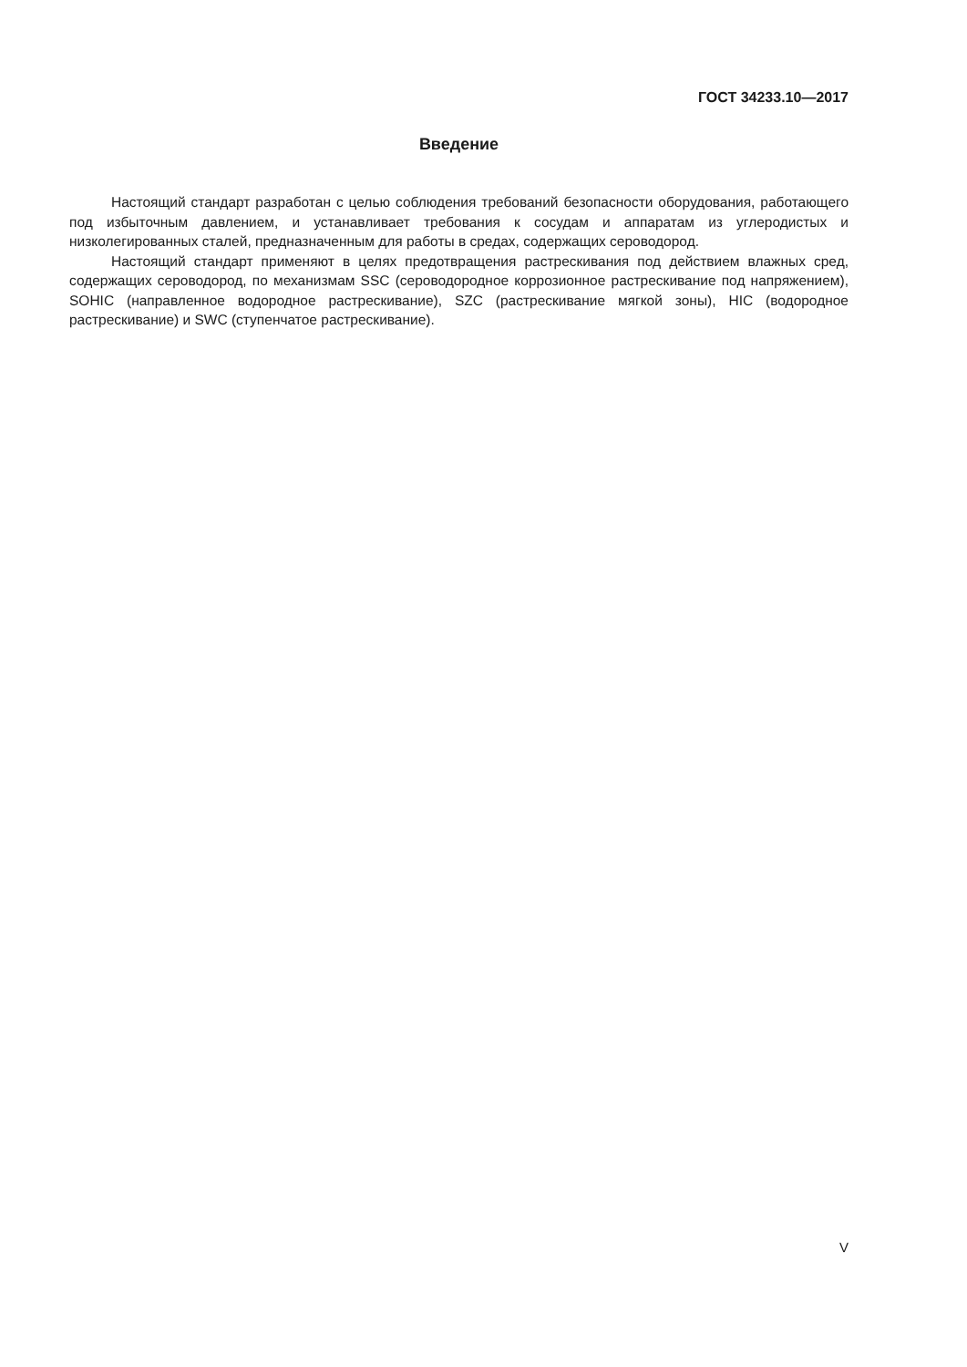ГОСТ 34233.10—2017
Введение
Настоящий стандарт разработан с целью соблюдения требований безопасности оборудования, работающего под избыточным давлением, и устанавливает требования к сосудам и аппаратам из углеродистых и низколегированных сталей, предназначенным для работы в средах, содержащих сероводород.
Настоящий стандарт применяют в целях предотвращения растрескивания под действием влажных сред, содержащих сероводород, по механизмам SSC (сероводородное коррозионное растрескивание под напряжением), SOHIC (направленное водородное растрескивание), SZC (растрескивание мягкой зоны), HIC (водородное растрескивание) и SWC (ступенчатое растрескивание).
V